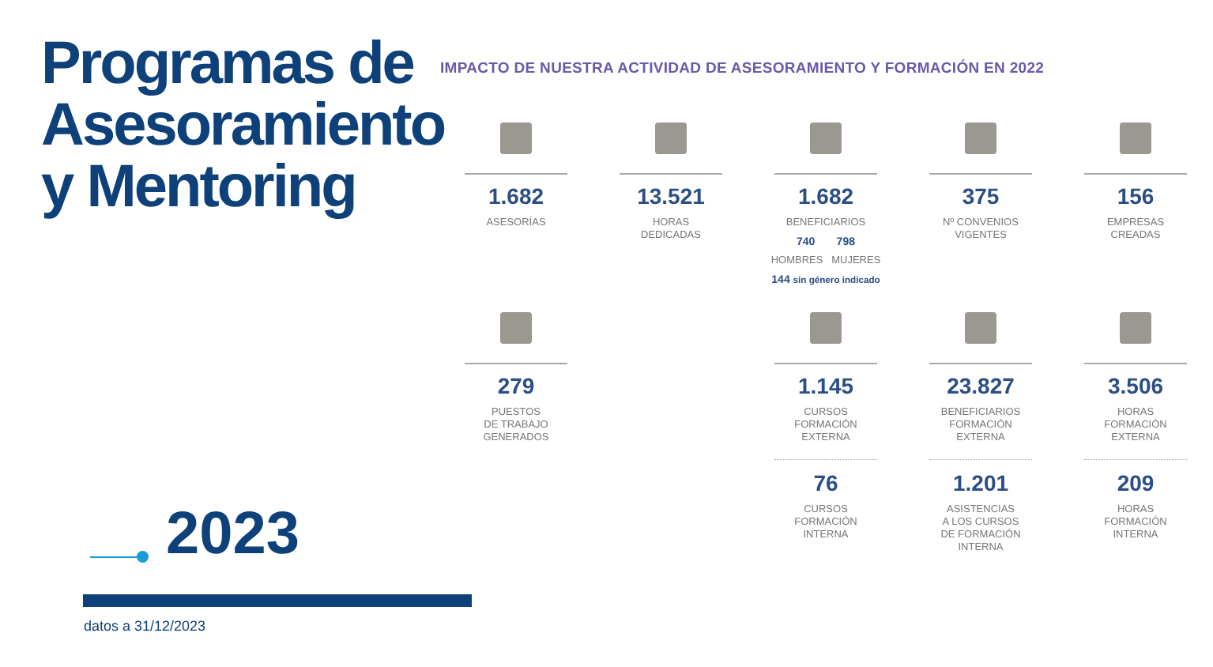Programas de Asesoramiento y Mentoring
2023
datos a 31/12/2023
IMPACTO DE NUESTRA ACTIVIDAD DE ASESORAMIENTO Y FORMACIÓN EN 2022
1.682
ASESORÍAS
13.521
HORAS
DEDICADAS
1.682
BENEFICIARIOS
740 798
HOMBRES MUJERES
144 sin género indicado
375
Nº CONVENIOS
VIGENTES
156
EMPRESAS
CREADAS
279
PUESTOS
DE TRABAJO
GENERADOS
1.145
CURSOS
FORMACIÓN
EXTERNA
76
CURSOS
FORMACIÓN
INTERNA
23.827
BENEFICIARIOS
FORMACIÓN
EXTERNA
1.201
ASISTENCIAS
A LOS CURSOS
DE FORMACIÓN
INTERNA
3.506
HORAS
FORMACIÓN
EXTERNA
209
HORAS
FORMACIÓN
INTERNA